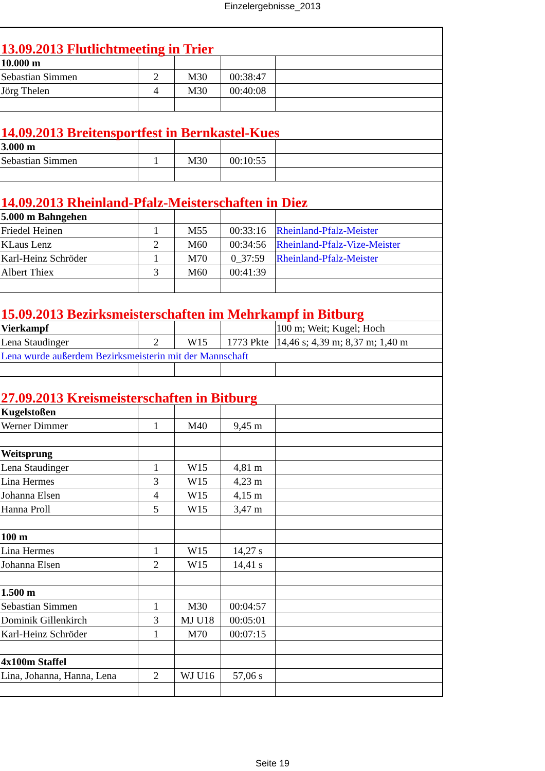Einzelergebnisse_2013
| 13.09.2013 Flutlichtmeeting in Trier | | | | |
| 10.000 m | | | | |
| Sebastian Simmen | 2 | M30 | 00:38:47 | |
| Jörg Thelen | 4 | M30 | 00:40:08 | |
| 14.09.2013 Breitensportfest in Bernkastel-Kues | | | | |
| 3.000 m | | | | |
| Sebastian Simmen | 1 | M30 | 00:10:55 | |
| 14.09.2013 Rheinland-Pfalz-Meisterschaften in Diez | | | | |
| 5.000 m Bahngehen | | | | |
| Friedel Heinen | 1 | M55 | 00:33:16 | Rheinland-Pfalz-Meister |
| KLaus Lenz | 2 | M60 | 00:34:56 | Rheinland-Pfalz-Vize-Meister |
| Karl-Heinz Schröder | 1 | M70 | 0_37:59 | Rheinland-Pfalz-Meister |
| Albert Thiex | 3 | M60 | 00:41:39 | |
| 15.09.2013 Bezirksmeisterschaften im Mehrkampf in Bitburg | | | | |
| Vierkampf | | | | 100 m; Weit; Kugel; Hoch |
| Lena Staudinger | 2 | W15 | 1773 Pkte | 14,46 s; 4,39 m; 8,37 m; 1,40 m |
| Lena wurde außerdem Bezirksmeisterin mit der Mannschaft | | | | |
| 27.09.2013 Kreismeisterschaften in Bitburg | | | | |
| Kugelstoßen | | | | |
| Werner Dimmer | 1 | M40 | 9,45 m | |
| Weitsprung | | | | |
| Lena Staudinger | 1 | W15 | 4,81 m | |
| Lina Hermes | 3 | W15 | 4,23 m | |
| Johanna Elsen | 4 | W15 | 4,15 m | |
| Hanna Proll | 5 | W15 | 3,47 m | |
| 100 m | | | | |
| Lina Hermes | 1 | W15 | 14,27 s | |
| Johanna Elsen | 2 | W15 | 14,41 s | |
| 1.500 m | | | | |
| Sebastian Simmen | 1 | M30 | 00:04:57 | |
| Dominik Gillenkirch | 3 | MJ U18 | 00:05:01 | |
| Karl-Heinz Schröder | 1 | M70 | 00:07:15 | |
| 4x100m Staffel | | | | |
| Lina, Johanna, Hanna, Lena | 2 | WJ U16 | 57,06 s | |
Seite 19